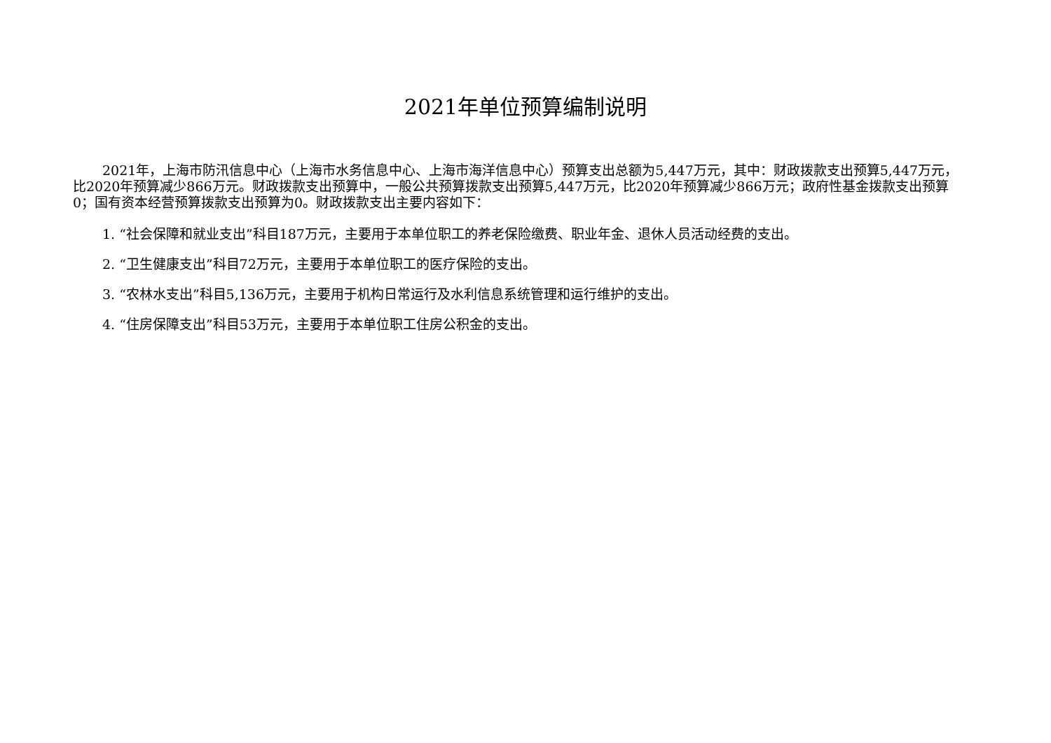2021年单位预算编制说明
2021年，上海市防汛信息中心（上海市水务信息中心、上海市海洋信息中心）预算支出总额为5,447万元，其中：财政拨款支出预算5,447万元，比2020年预算减少866万元。财政拨款支出预算中，一般公共预算拨款支出预算5,447万元，比2020年预算减少866万元；政府性基金拨款支出预算0；国有资本经营预算拨款支出预算为0。财政拨款支出主要内容如下：
1. “社会保障和就业支出”科目187万元，主要用于本单位职工的养老保险缴费、职业年金、退休人员活动经费的支出。
2. “卫生健康支出”科目72万元，主要用于本单位职工的医疗保险的支出。
3. “农林水支出”科目5,136万元，主要用于机构日常运行及水利信息系统管理和运行维护的支出。
4. “住房保障支出”科目53万元，主要用于本单位职工住房公积金的支出。